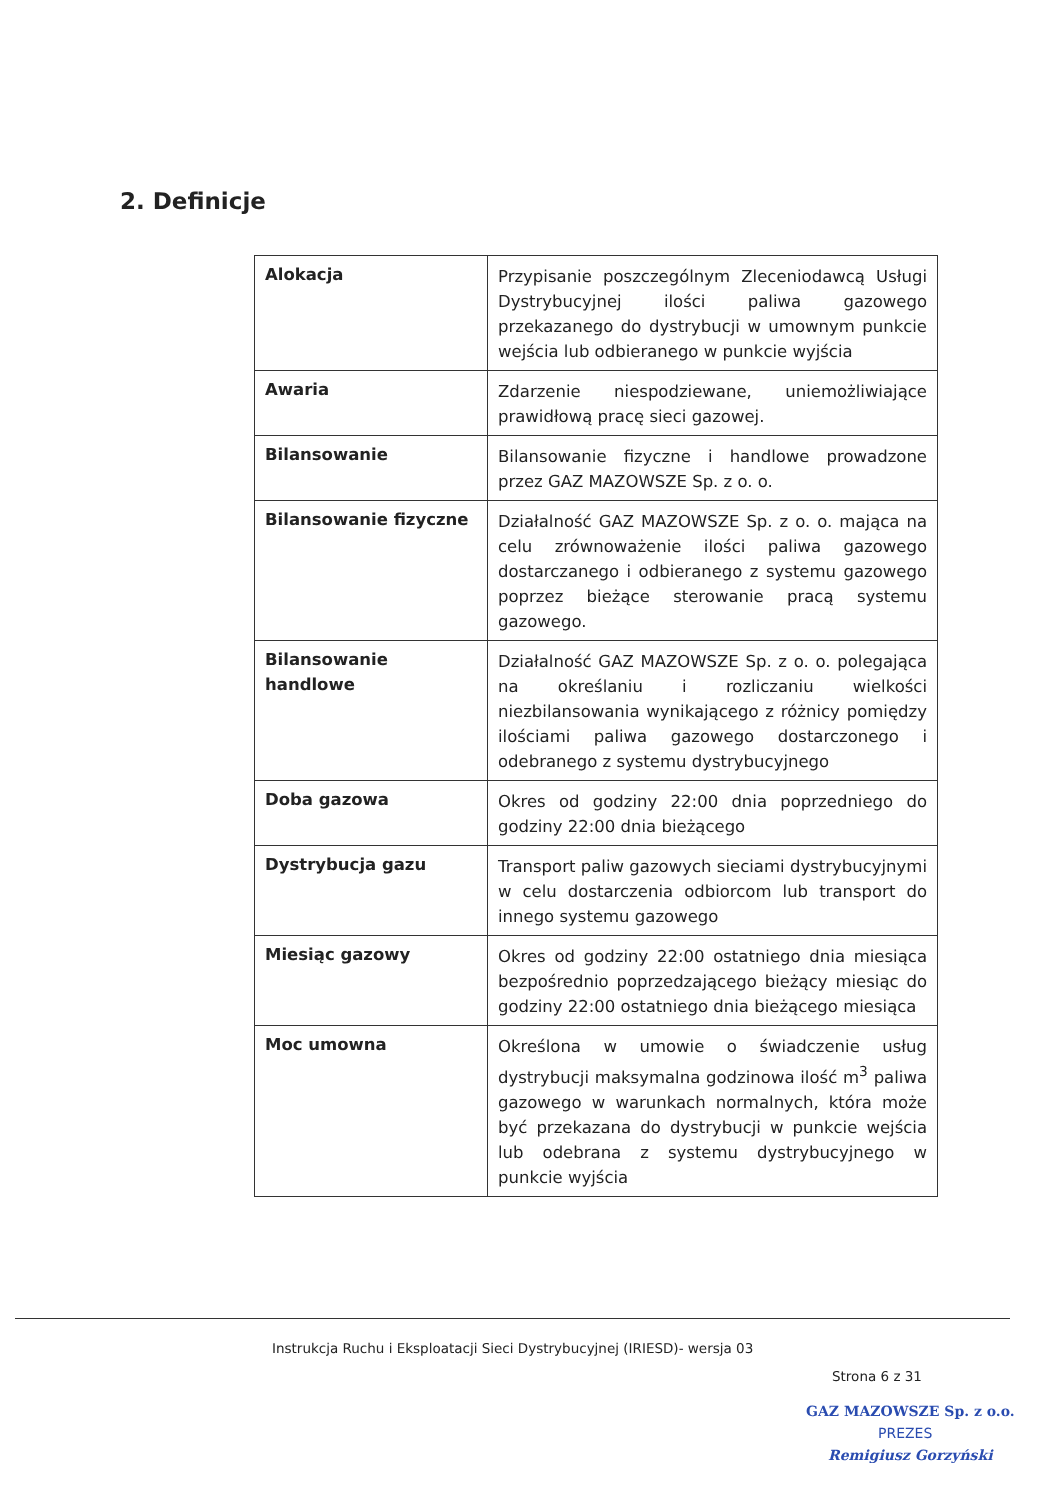2. Definicje
| Alokacja | Przypisanie poszczególnym Zleceniodawcą Usługi Dystrybucyjnej ilości paliwa gazowego przekazanego do dystrybucji w umownym punkcie wejścia lub odbieranego w punkcie wyjścia |
| Awaria | Zdarzenie niespodziewane, uniemożliwiające prawidłową pracę sieci gazowej. |
| Bilansowanie | Bilansowanie fizyczne i handlowe prowadzone przez GAZ MAZOWSZE Sp. z o. o. |
| Bilansowanie fizyczne | Działalność GAZ MAZOWSZE Sp. z o. o. mająca na celu zrównoważenie ilości paliwa gazowego dostarczanego i odbieranego z systemu gazowego poprzez bieżące sterowanie pracą systemu gazowego. |
| Bilansowanie handlowe | Działalność GAZ MAZOWSZE Sp. z o. o. polegająca na określaniu i rozliczaniu wielkości niezbilansowania wynikającego z różnicy pomiędzy ilościami paliwa gazowego dostarczonego i odebranego z systemu dystrybucyjnego |
| Doba gazowa | Okres od godziny 22:00 dnia poprzedniego do godziny 22:00 dnia bieżącego |
| Dystrybucja gazu | Transport paliw gazowych sieciami dystrybucyjnymi w celu dostarczenia odbiorcom lub transport do innego systemu gazowego |
| Miesiąc gazowy | Okres od godziny 22:00 ostatniego dnia miesiąca bezpośrednio poprzedzającego bieżący miesiąc do godziny 22:00 ostatniego dnia bieżącego miesiąca |
| Moc umowna | Określona w umowie o świadczenie usług dystrybucji maksymalna godzinowa ilość m<sup>3</sup> paliwa gazowego w warunkach normalnych, która może być przekazana do dystrybucji w punkcie wejścia lub odebrana z systemu dystrybucyjnego w punkcie wyjścia |
Instrukcja Ruchu i Eksploatacji Sieci Dystrybucyjnej (IRIESD)- wersja 03
Strona 6 z 31
GAZ MAZOWSZE Sp. z o.o.
PREZES
Remigiusz Gorzyński